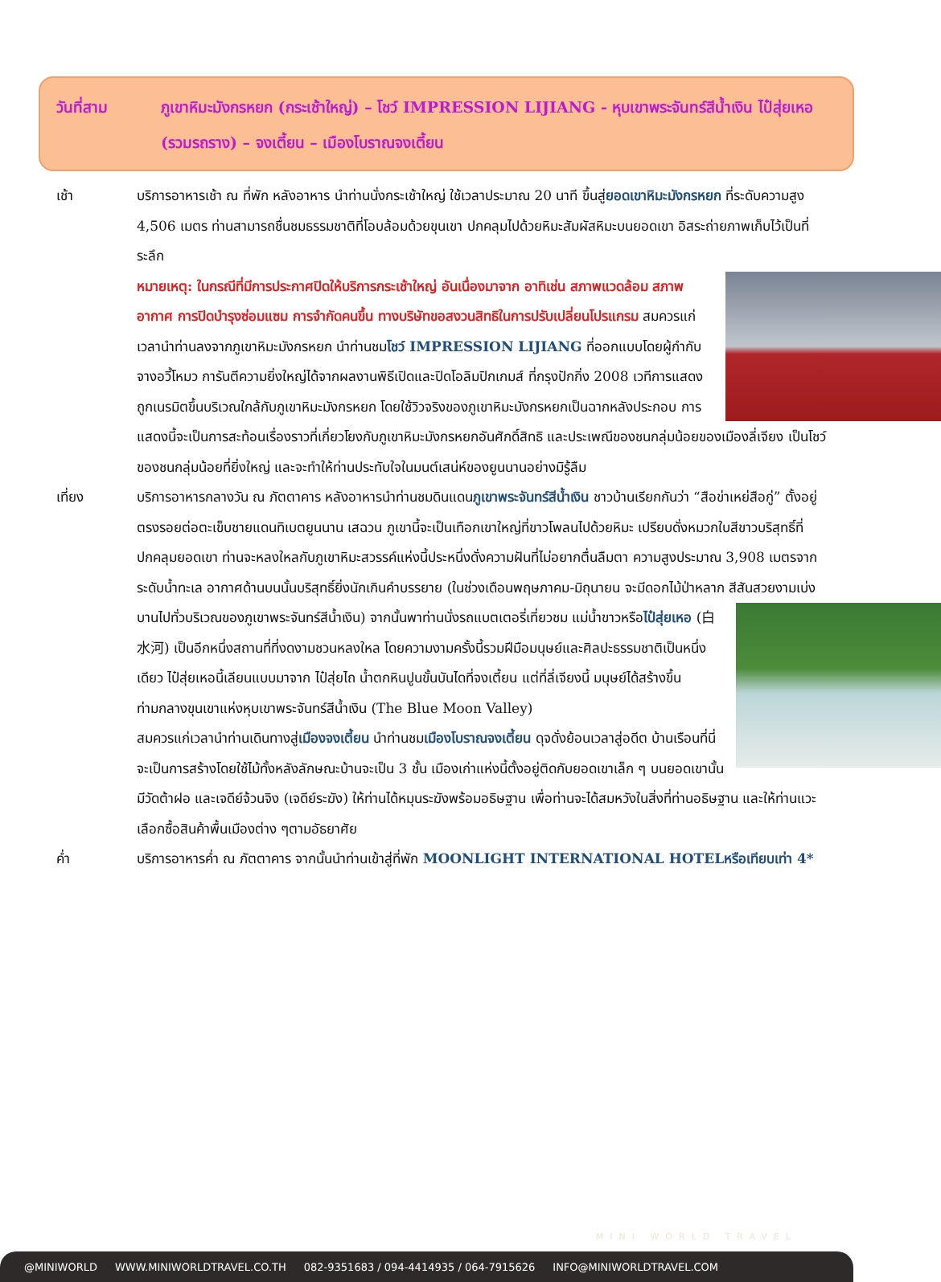วันที่สาม ภูเขาหิมะมังกรหยก (กระเช้าใหญ่) – โชว์ IMPRESSION LIJIANG - หุบเขาพระจันทร์สีน้ำเงิน ไป๋สุ่ยเหอ (รวมรถราง) – จงเตี้ยน – เมืองโบราณจงเตี้ยน
เช้า บริการอาหารเช้า ณ ที่พัก หลังอาหาร นำท่านนั่งกระเช้าใหญ่ ใช้เวลาประมาณ 20 นาที ขึ้นสู่ยอดเขาหิมะมังกรหยก ที่ระดับความสูง 4,506 เมตร ท่านสามารถชื่นชมธรรมชาติที่โอบล้อมด้วยขุนเขา ปกคลุมไปด้วยหิมะสัมผัสหิมะบนยอดเขา อิสระถ่ายภาพเก็บไว้เป็นที่ระลึก
หมายเหตุ: ในกรณีที่มีการประกาศปิดให้บริการกระเช้าใหญ่ อันเนื่องมาจาก อาทิเช่น สภาพแวดล้อม
สภาพอากาศ การปิดบำรุงซ่อมแซม การจำกัดคนขึ้น ทางบริษัทขอสงวนสิทธิในการปรับเปลี่ยนโปรแกรม สมควรแก่เวลานำท่านลงจากภูเขาหิมะมังกรหยก นำท่านชมโชว์ IMPRESSION LIJIANG ที่ออกแบบโดยผู้กำกับจางอวี้โหมว การันตีความยิ่งใหญ่ได้จากผลงานพิธีเปิดและปิดโอลิมปิกเกมส์ ที่กรุงปักกิ่ง 2008 เวทีการแสดงถูกเนรมิตขึ้นบริเวณใกล้กับภูเขาหิมะมังกรหยก โดยใช้วิวจริงของภูเขาหิมะมังกรหยกเป็นฉากหลังประกอบ การแสดงนี้จะเป็นการสะท้อนเรื่องราวที่เกี่ยวโยงกับภูเขาหิมะมังกรหยกอันศักดิ์สิทธิ และประเพณีของชนกลุ่มน้อยของเมืองลี่เจียง เป็นโชว์ของชนกลุ่มน้อยที่ยิ่งใหญ่ และจะทำให้ท่านประทับใจในมนต์เสน่ห์ของยูนนานอย่างมิรู้ลืม
เที่ยง บริการอาหารกลางวัน ณ ภัตตาคาร หลังอาหารนำท่านชมดินแดนภูเขาพระจันทร์สีน้ำเงิน ชาวบ้านเรียกกันว่า “สือข่าเหย่สือกู่” ตั้งอยู่ตรงรอยต่อตะเข็บชายแดนทิเบตยูนนาน เสฉวน ภูเขานี้จะเป็นเทือกเขาใหญ่ที่ขาวโพลนไปด้วยหิมะ เปรียบดั่งหมวกใบสีขาวบริสุทธิ์ที่ปกคลุมยอดเขา ท่านจะหลงใหลกับภูเขาหิมะสวรรค์แห่งนี้ประหนึ่งดั่งความฝันที่ไม่อยากตื่นลืมตา ความสูงประมาณ 3,908 เมตรจากระดับน้ำทะเล อากาศด้านบนนั้นบริสุทธิ์ยิ่งนักเกินคำบรรยาย (ในช่วงเดือนพฤษภาคม-มิถุนายน จะมีดอกไม้ป่าหลาก
สีสันสวยงามเบ่งบานไปทั่วบริเวณของภูเขาพระจันทร์สีน้ำเงิน) จากนั้นพาท่านนั่งรถแบตเตอรี่เที่ยวชม แม่น้ำขาวหรือไป๋สุ่ยเหอ (白水河) เป็นอีกหนึ่งสถานที่ที่งดงามชวนหลงใหล โดยความงามครั้งนี้รวมฝีมือมนุษย์และศิลปะธรรมชาติเป็นหนึ่งเดียว ไป๋สุ่ยเหอนี้เลียนแบบมาจาก ไป๋สุ่ยไถ น้ำตกหินปูนขั้นบันไดที่จงเตี้ยน แต่ที่ลี่เจียงนี้ มนุษย์ได้สร้างขึ้นท่ามกลางขุนเขาแห่งหุบเขาพระจันทร์สีน้ำเงิน (The Blue Moon Valley)
สมควรแก่เวลานำท่านเดินทางสู่เมืองจงเตี้ยน นำท่านชมเมืองโบราณจงเตี้ยน ดุจดั่งย้อนเวลาสู่อดีต บ้านเรือนที่นี่จะเป็นการสร้างโดยใช้ไม้ทั้งหลังลักษณะบ้านจะเป็น 3 ชั้น เมืองเก่าแห่งนี้ตั้งอยู่ติดกับยอดเขาเล็ก ๆ บนยอดเขานั้นมีวัดต้าฝอ และเจดีย์จ้วนจิง (เจดีย์ระฆัง) ให้ท่านได้หมุนระฆังพร้อมอธิษฐาน เพื่อท่านจะได้สมหวังในสิ่งที่ท่านอธิษฐาน และให้ท่านแวะเลือกซื้อสินค้าพื้นเมืองต่าง ๆตามอัธยาศัย
ค่ำ บริการอาหารค่ำ ณ ภัตตาคาร จากนั้นนำท่านเข้าสู่ที่พัก MOONLIGHT INTERNATIONAL HOTELหรือเทียบเท่า 4*
MINI WORLD TRAVEL
@MINIWORLD WWW.MINIWORLDTRAVEL.CO.TH 082-9351683 / 094-4414935 / 064-7915626 INFO@MINIWORLDTRAVEL.COM